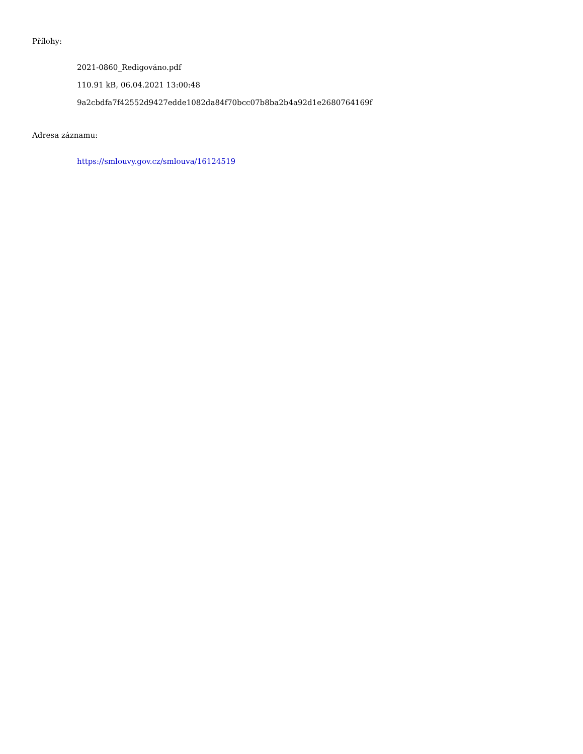Přílohy:
2021-0860_Redigováno.pdf
110.91 kB, 06.04.2021 13:00:48
9a2cbdfa7f42552d9427edde1082da84f70bcc07b8ba2b4a92d1e2680764169f
Adresa záznamu:
https://smlouvy.gov.cz/smlouva/16124519